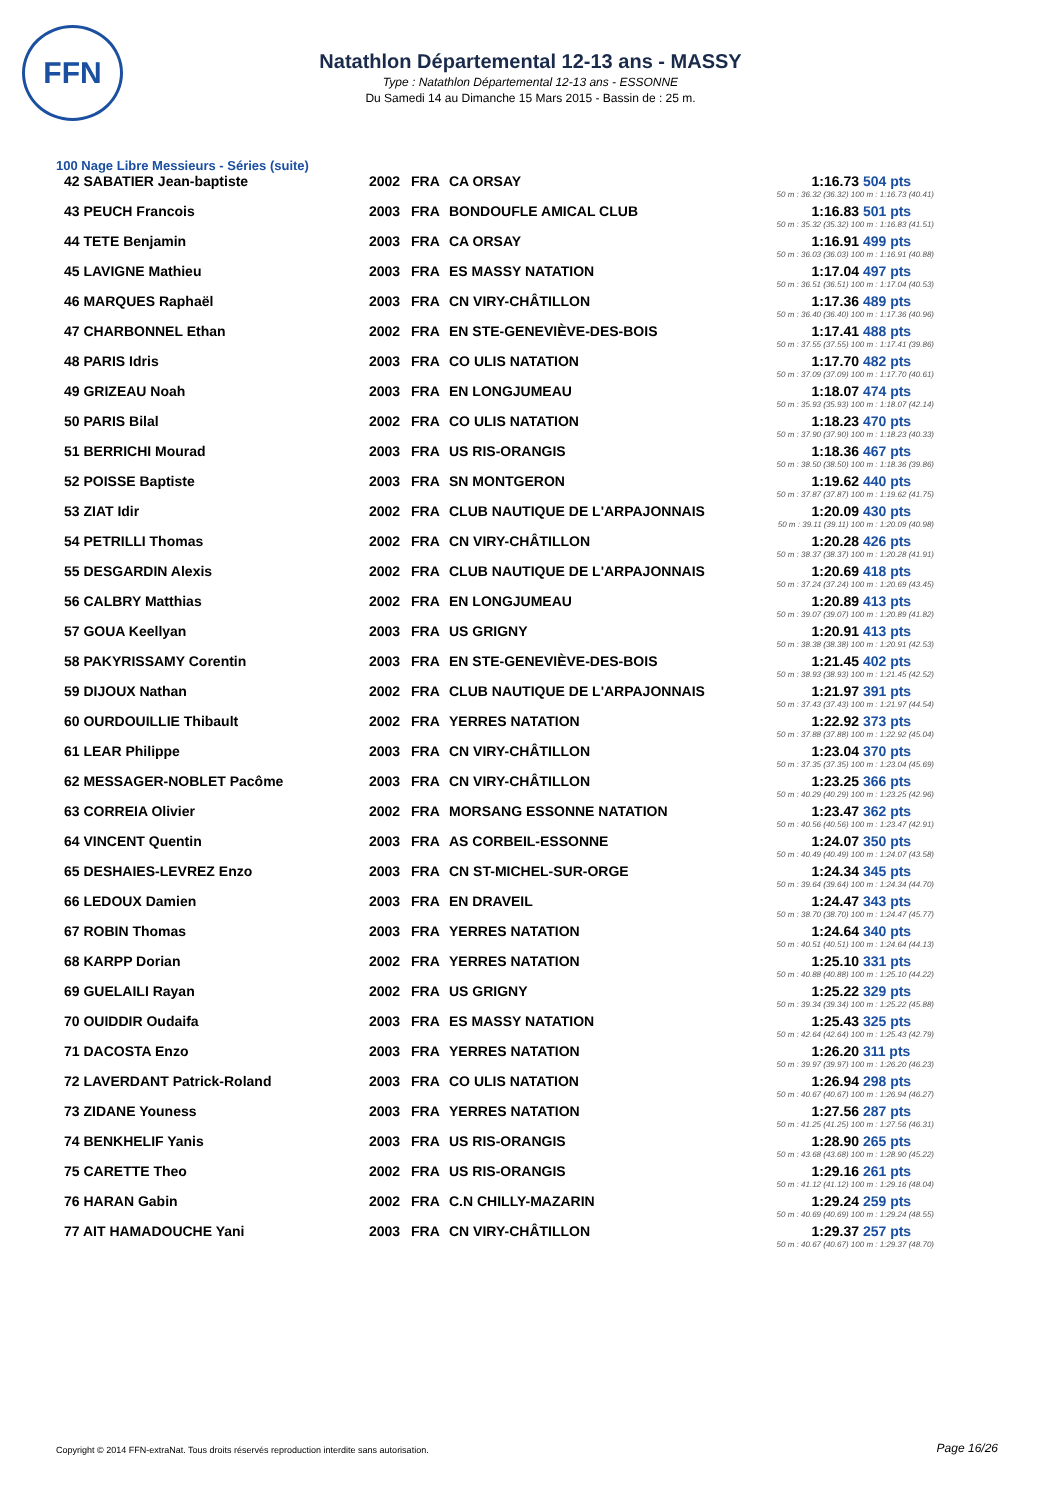FFN
Natathlon Départemental 12-13 ans - MASSY
Type : Natathlon Départemental 12-13 ans - ESSONNE
Du Samedi 14 au Dimanche 15 Mars 2015 - Bassin de : 25 m.
100 Nage Libre Messieurs - Séries (suite)
| 42 SABATIER Jean-baptiste | 2002 | FRA | CA ORSAY | 1:16.73 | 504 pts |
| | | | | 50 m : 36.32 (36.32) 100 m : 1:16.73 (40.41) | |
| 43 PEUCH Francois | 2003 | FRA | BONDOUFLE AMICAL CLUB | 1:16.83 | 501 pts |
| | | | | 50 m : 35.32 (35.32) 100 m : 1:16.83 (41.51) | |
| 44 TETE Benjamin | 2003 | FRA | CA ORSAY | 1:16.91 | 499 pts |
| | | | | 50 m : 36.03 (36.03) 100 m : 1:16.91 (40.88) | |
| 45 LAVIGNE Mathieu | 2003 | FRA | ES MASSY NATATION | 1:17.04 | 497 pts |
| | | | | 50 m : 36.51 (36.51) 100 m : 1:17.04 (40.53) | |
| 46 MARQUES Raphaël | 2003 | FRA | CN VIRY-CHÂTILLON | 1:17.36 | 489 pts |
| | | | | 50 m : 36.40 (36.40) 100 m : 1:17.36 (40.96) | |
| 47 CHARBONNEL Ethan | 2002 | FRA | EN STE-GENEVIÈVE-DES-BOIS | 1:17.41 | 488 pts |
| | | | | 50 m : 37.55 (37.55) 100 m : 1:17.41 (39.86) | |
| 48 PARIS Idris | 2003 | FRA | CO ULIS NATATION | 1:17.70 | 482 pts |
| | | | | 50 m : 37.09 (37.09) 100 m : 1:17.70 (40.61) | |
| 49 GRIZEAU Noah | 2003 | FRA | EN LONGJUMEAU | 1:18.07 | 474 pts |
| | | | | 50 m : 35.93 (35.93) 100 m : 1:18.07 (42.14) | |
| 50 PARIS Bilal | 2002 | FRA | CO ULIS NATATION | 1:18.23 | 470 pts |
| | | | | 50 m : 37.90 (37.90) 100 m : 1:18.23 (40.33) | |
| 51 BERRICHI Mourad | 2003 | FRA | US RIS-ORANGIS | 1:18.36 | 467 pts |
| | | | | 50 m : 38.50 (38.50) 100 m : 1:18.36 (39.86) | |
| 52 POISSE Baptiste | 2003 | FRA | SN MONTGERON | 1:19.62 | 440 pts |
| | | | | 50 m : 37.87 (37.87) 100 m : 1:19.62 (41.75) | |
| 53 ZIAT Idir | 2002 | FRA | CLUB NAUTIQUE DE L'ARPAJONNAIS | 1:20.09 | 430 pts |
| | | | | 50 m : 39.11 (39.11) 100 m : 1:20.09 (40.98) | |
| 54 PETRILLI Thomas | 2002 | FRA | CN VIRY-CHÂTILLON | 1:20.28 | 426 pts |
| | | | | 50 m : 38.37 (38.37) 100 m : 1:20.28 (41.91) | |
| 55 DESGARDIN Alexis | 2002 | FRA | CLUB NAUTIQUE DE L'ARPAJONNAIS | 1:20.69 | 418 pts |
| | | | | 50 m : 37.24 (37.24) 100 m : 1:20.69 (43.45) | |
| 56 CALBRY Matthias | 2002 | FRA | EN LONGJUMEAU | 1:20.89 | 413 pts |
| | | | | 50 m : 39.07 (39.07) 100 m : 1:20.89 (41.82) | |
| 57 GOUA Keellyan | 2003 | FRA | US GRIGNY | 1:20.91 | 413 pts |
| | | | | 50 m : 38.38 (38.38) 100 m : 1:20.91 (42.53) | |
| 58 PAKYRISSAMY Corentin | 2003 | FRA | EN STE-GENEVIÈVE-DES-BOIS | 1:21.45 | 402 pts |
| | | | | 50 m : 38.93 (38.93) 100 m : 1:21.45 (42.52) | |
| 59 DIJOUX Nathan | 2002 | FRA | CLUB NAUTIQUE DE L'ARPAJONNAIS | 1:21.97 | 391 pts |
| | | | | 50 m : 37.43 (37.43) 100 m : 1:21.97 (44.54) | |
| 60 OURDOUILLIE Thibault | 2002 | FRA | YERRES NATATION | 1:22.92 | 373 pts |
| | | | | 50 m : 37.88 (37.88) 100 m : 1:22.92 (45.04) | |
| 61 LEAR Philippe | 2003 | FRA | CN VIRY-CHÂTILLON | 1:23.04 | 370 pts |
| | | | | 50 m : 37.35 (37.35) 100 m : 1:23.04 (45.69) | |
| 62 MESSAGER-NOBLET Pacôme | 2003 | FRA | CN VIRY-CHÂTILLON | 1:23.25 | 366 pts |
| | | | | 50 m : 40.29 (40.29) 100 m : 1:23.25 (42.96) | |
| 63 CORREIA Olivier | 2002 | FRA | MORSANG ESSONNE NATATION | 1:23.47 | 362 pts |
| | | | | 50 m : 40.56 (40.56) 100 m : 1:23.47 (42.91) | |
| 64 VINCENT Quentin | 2003 | FRA | AS CORBEIL-ESSONNE | 1:24.07 | 350 pts |
| | | | | 50 m : 40.49 (40.49) 100 m : 1:24.07 (43.58) | |
| 65 DESHAIES-LEVREZ Enzo | 2003 | FRA | CN ST-MICHEL-SUR-ORGE | 1:24.34 | 345 pts |
| | | | | 50 m : 39.64 (39.64) 100 m : 1:24.34 (44.70) | |
| 66 LEDOUX Damien | 2003 | FRA | EN DRAVEIL | 1:24.47 | 343 pts |
| | | | | 50 m : 38.70 (38.70) 100 m : 1:24.47 (45.77) | |
| 67 ROBIN Thomas | 2003 | FRA | YERRES NATATION | 1:24.64 | 340 pts |
| | | | | 50 m : 40.51 (40.51) 100 m : 1:24.64 (44.13) | |
| 68 KARPP Dorian | 2002 | FRA | YERRES NATATION | 1:25.10 | 331 pts |
| | | | | 50 m : 40.88 (40.88) 100 m : 1:25.10 (44.22) | |
| 69 GUELAILI Rayan | 2002 | FRA | US GRIGNY | 1:25.22 | 329 pts |
| | | | | 50 m : 39.34 (39.34) 100 m : 1:25.22 (45.88) | |
| 70 OUIDDIR Oudaifa | 2003 | FRA | ES MASSY NATATION | 1:25.43 | 325 pts |
| | | | | 50 m : 42.64 (42.64) 100 m : 1:25.43 (42.79) | |
| 71 DACOSTA Enzo | 2003 | FRA | YERRES NATATION | 1:26.20 | 311 pts |
| | | | | 50 m : 39.97 (39.97) 100 m : 1:26.20 (46.23) | |
| 72 LAVERDANT Patrick-Roland | 2003 | FRA | CO ULIS NATATION | 1:26.94 | 298 pts |
| | | | | 50 m : 40.67 (40.67) 100 m : 1:26.94 (46.27) | |
| 73 ZIDANE Youness | 2003 | FRA | YERRES NATATION | 1:27.56 | 287 pts |
| | | | | 50 m : 41.25 (41.25) 100 m : 1:27.56 (46.31) | |
| 74 BENKHELIF Yanis | 2003 | FRA | US RIS-ORANGIS | 1:28.90 | 265 pts |
| | | | | 50 m : 43.68 (43.68) 100 m : 1:28.90 (45.22) | |
| 75 CARETTE Theo | 2002 | FRA | US RIS-ORANGIS | 1:29.16 | 261 pts |
| | | | | 50 m : 41.12 (41.12) 100 m : 1:29.16 (48.04) | |
| 76 HARAN Gabin | 2002 | FRA | C.N CHILLY-MAZARIN | 1:29.24 | 259 pts |
| | | | | 50 m : 40.69 (40.69) 100 m : 1:29.24 (48.55) | |
| 77 AIT HAMADOUCHE Yani | 2003 | FRA | CN VIRY-CHÂTILLON | 1:29.37 | 257 pts |
| | | | | 50 m : 40.67 (40.67) 100 m : 1:29.37 (48.70) | |
Copyright © 2014 FFN-extraNat. Tous droits réservés reproduction interdite sans autorisation.
Page 16/26